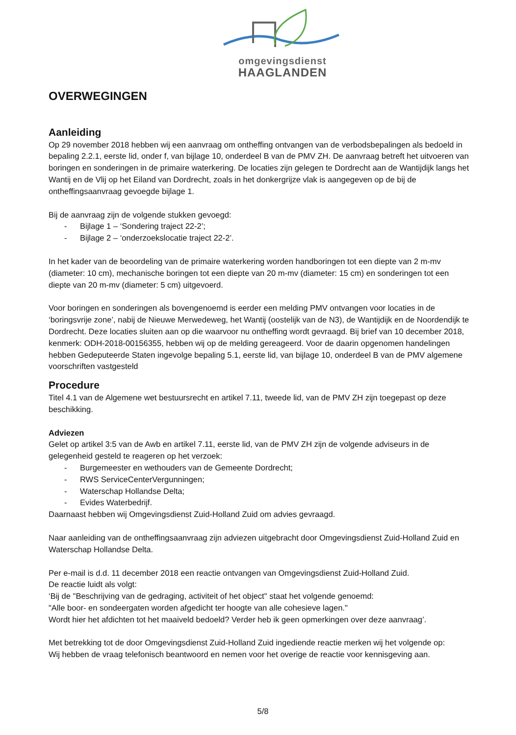omgevingsdienst
HAAGLANDEN
OVERWEGINGEN
Aanleiding
Op 29 november 2018 hebben wij een aanvraag om ontheffing ontvangen van de verbodsbepalingen als bedoeld in bepaling 2.2.1, eerste lid, onder f, van bijlage 10, onderdeel B van de PMV ZH. De aanvraag betreft het uitvoeren van boringen en sonderingen in de primaire waterkering. De locaties zijn gelegen te Dordrecht aan de Wantijdijk langs het Wantij en de Vlij op het Eiland van Dordrecht, zoals in het donkergrijze vlak is aangegeven op de bij de ontheffingsaanvraag gevoegde bijlage 1.
Bij de aanvraag zijn de volgende stukken gevoegd:
- Bijlage 1 – ‘Sondering traject 22-2’;
- Bijlage 2 – ‘onderzoekslocatie traject 22-2’.
In het kader van de beoordeling van de primaire waterkering worden handboringen tot een diepte van 2 m-mv (diameter: 10 cm), mechanische boringen tot een diepte van 20 m-mv (diameter: 15 cm) en sonderingen tot een diepte van 20 m-mv (diameter: 5 cm) uitgevoerd.
Voor boringen en sonderingen als bovengenoemd is eerder een melding PMV ontvangen voor locaties in de ‘boringsvrije zone’, nabij de Nieuwe Merwedeweg, het Wantij (oostelijk van de N3), de Wantijdijk en de Noordendijk te Dordrecht. Deze locaties sluiten aan op die waarvoor nu ontheffing wordt gevraagd. Bij brief van 10 december 2018, kenmerk: ODH-2018-00156355, hebben wij op de melding gereageerd. Voor de daarin opgenomen handelingen hebben Gedeputeerde Staten ingevolge bepaling 5.1, eerste lid, van bijlage 10, onderdeel B van de PMV algemene voorschriften vastgesteld
Procedure
Titel 4.1 van de Algemene wet bestuursrecht en artikel 7.11, tweede lid, van de PMV ZH zijn toegepast op deze beschikking.
Adviezen
Gelet op artikel 3:5 van de Awb en artikel 7.11, eerste lid, van de PMV ZH zijn de volgende adviseurs in de gelegenheid gesteld te reageren op het verzoek:
- Burgemeester en wethouders van de Gemeente Dordrecht;
- RWS ServiceCenterVergunningen;
- Waterschap Hollandse Delta;
- Evides Waterbedrijf.
Daarnaast hebben wij Omgevingsdienst Zuid-Holland Zuid om advies gevraagd.
Naar aanleiding van de ontheffingsaanvraag zijn adviezen uitgebracht door Omgevingsdienst Zuid-Holland Zuid en Waterschap Hollandse Delta.
Per e-mail is d.d. 11 december 2018 een reactie ontvangen van Omgevingsdienst Zuid-Holland Zuid.
De reactie luidt als volgt:
‘Bij de "Beschrijving van de gedraging, activiteit of het object" staat het volgende genoemd:
"Alle boor- en sondeergaten worden afgedicht ter hoogte van alle cohesieve lagen."
Wordt hier het afdichten tot het maaiveld bedoeld? Verder heb ik geen opmerkingen over deze aanvraag’.
Met betrekking tot de door Omgevingsdienst Zuid-Holland Zuid ingediende reactie merken wij het volgende op:
Wij hebben de vraag telefonisch beantwoord en nemen voor het overige de reactie voor kennisgeving aan.
5/8